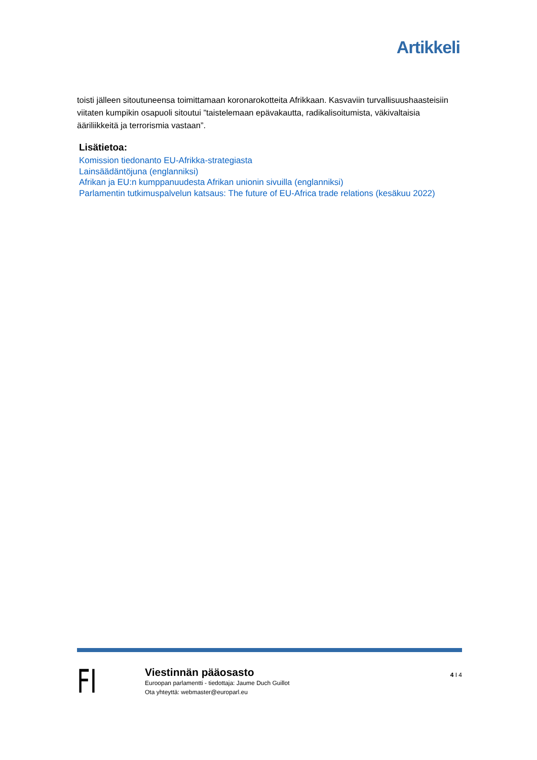Artikkeli
toisti jälleen sitoutuneensa toimittamaan koronarokotteita Afrikkaan. Kasvaviin turvallisuushaasteisiin viitaten kumpikin osapuoli sitoutui ”taistelemaan epävakautta, radikalisoitumista, väkivaltaisia ääriliikkeitä ja terrorismia vastaan”.
Lisätietoa:
Komission tiedonanto EU-Afrikka-strategiasta
Lainsäädäntöjuna (englanniksi)
Afrikan ja EU:n kumppanuudesta Afrikan unionin sivuilla (englanniksi)
Parlamentin tutkimuspalvelun katsaus: The future of EU-Africa trade relations (kesäkuu 2022)
FI
Viestinnän pääosasto
Euroopan parlamentti - tiedottaja: Jaume Duch Guillot
Ota yhteyttä: webmaster@europarl.eu
4 I 4